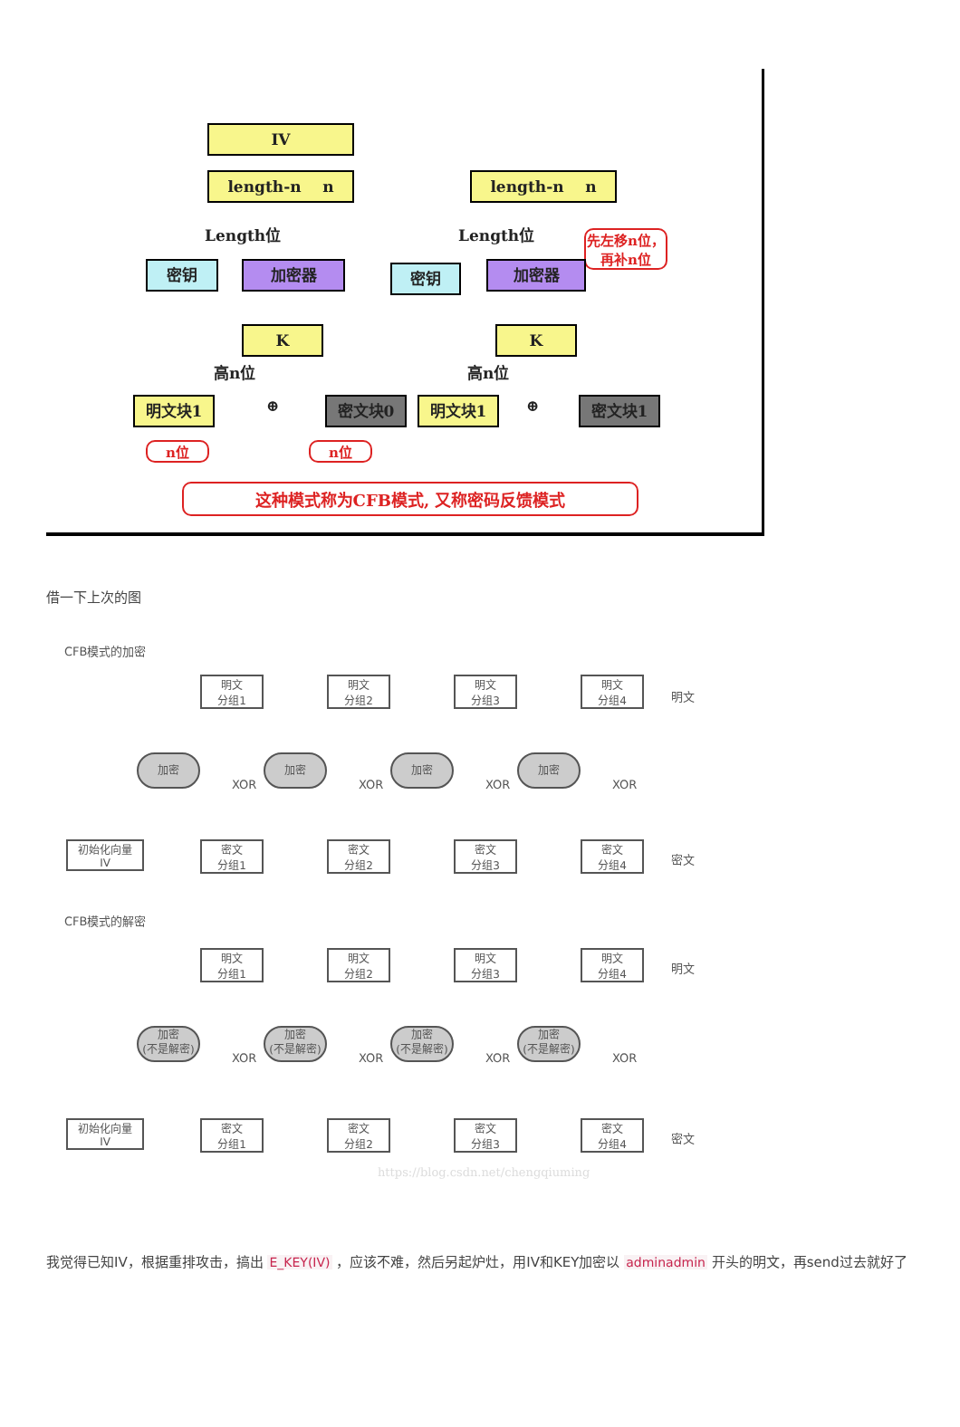IV
length-n n
Length位
密钥 加密器
K
高n位
明文块1 ⊕ 密文块0
n位 n位
length-n n
Length位
先左移n位，再补n位
密钥 加密器
K
高n位
明文块1 ⊕ 密文块1
这种模式称为CFB模式, 又称密码反馈模式
借一下上次的图
CFB模式的加密
明文
分组1
明文
分组2
明文
分组3
明文
分组4
明文
加密 加密 加密 加密
XOR XOR XOR XOR
初始化向量
IV
密文
分组1
密文
分组2
密文
分组3
密文
分组4
密文
CFB模式的解密
明文
分组1
明文
分组2
明文
分组3
明文
分组4
明文
加密
(不是解密)
加密
(不是解密)
加密
(不是解密)
加密
(不是解密)
XOR XOR XOR XOR
初始化向量
IV
密文
分组1
密文
分组2
密文
分组3
密文
分组4
密文
https://blog.csdn.net/chengqiuming
我觉得已知IV，根据重排攻击，搞出 E_KEY(IV) ，应该不难，然后另起炉灶，用IV和KEY加密以 adminadmin 开头的明文，再send过去就好了